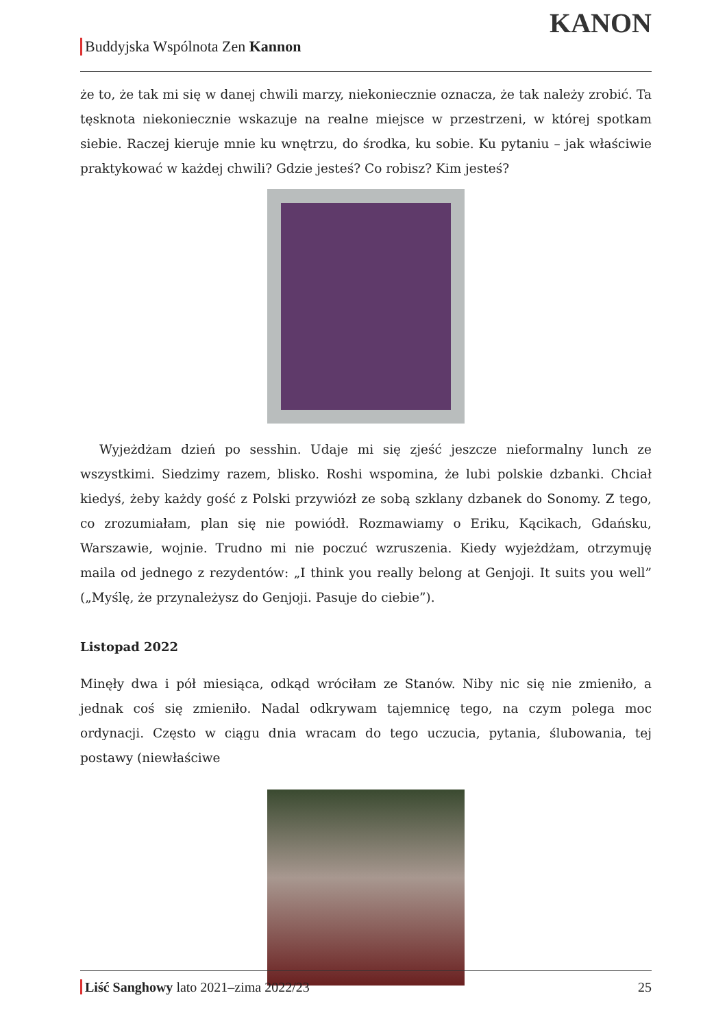Buddyjska Wspólnota Zen Kannon
KANON
że to, że tak mi się w danej chwili marzy, niekoniecznie oznacza, że tak należy zrobić. Ta tęsknota niekoniecznie wskazuje na realne miejsce w przestrzeni, w której spotkam siebie. Raczej kieruje mnie ku wnętrzu, do środka, ku sobie. Ku pytaniu – jak właściwie praktykować w każdej chwili? Gdzie jesteś? Co robisz? Kim jesteś?
Wyjeżdżam dzień po sesshin. Udaje mi się zjeść jeszcze nieformalny lunch ze wszystkimi. Siedzimy razem, blisko. Roshi wspomina, że lubi polskie dzbanki. Chciał kiedyś, żeby każdy gość z Polski przywiózł ze sobą szklany dzbanek do Sonomy. Z tego, co zrozumiałam, plan się nie powiódł. Rozmawiamy o Eriku, Kącikach, Gdańsku, Warszawie, wojnie. Trudno mi nie poczuć wzruszenia. Kiedy wyjeżdżam, otrzymuję maila od jednego z rezydentów: „I think you really belong at Genjoji. It suits you well” („Myślę, że przynależysz do Genjoji. Pasuje do ciebie”).
Listopad 2022
Minęły dwa i pół miesiąca, odkąd wróciłam ze Stanów. Niby nic się nie zmieniło, a jednak coś się zmieniło. Nadal odkrywam tajemnicę tego, na czym polega moc ordynacji. Często w ciągu dnia wracam do tego uczucia, pytania, ślubowania, tej postawy (niewłaściwe
Liść Sanghowy lato 2021–zima 2022/23 25